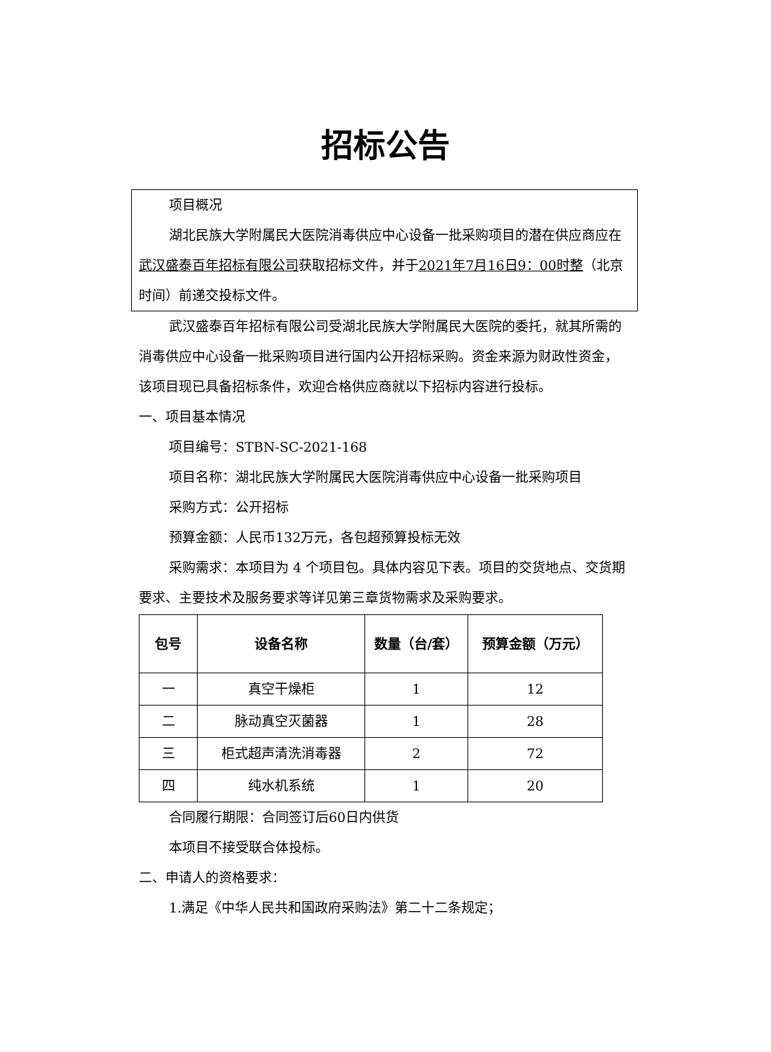招标公告
项目概况
湖北民族大学附属民大医院消毒供应中心设备一批采购项目的潜在供应商应在武汉盛泰百年招标有限公司获取招标文件，并于2021年7月16日9：00时整（北京时间）前递交投标文件。
武汉盛泰百年招标有限公司受湖北民族大学附属民大医院的委托，就其所需的消毒供应中心设备一批采购项目进行国内公开招标采购。资金来源为财政性资金，该项目现已具备招标条件，欢迎合格供应商就以下招标内容进行投标。
一、项目基本情况
项目编号：STBN-SC-2021-168
项目名称：湖北民族大学附属民大医院消毒供应中心设备一批采购项目
采购方式：公开招标
预算金额：人民币132万元，各包超预算投标无效
采购需求：本项目为 4 个项目包。具体内容见下表。项目的交货地点、交货期要求、主要技术及服务要求等详见第三章货物需求及采购要求。
| 包号 | 设备名称 | 数量（台/套） | 预算金额（万元） |
| --- | --- | --- | --- |
| 一 | 真空干燥柜 | 1 | 12 |
| 二 | 脉动真空灭菌器 | 1 | 28 |
| 三 | 柜式超声清洗消毒器 | 2 | 72 |
| 四 | 纯水机系统 | 1 | 20 |
合同履行期限：合同签订后60日内供货
本项目不接受联合体投标。
二、申请人的资格要求：
1.满足《中华人民共和国政府采购法》第二十二条规定；